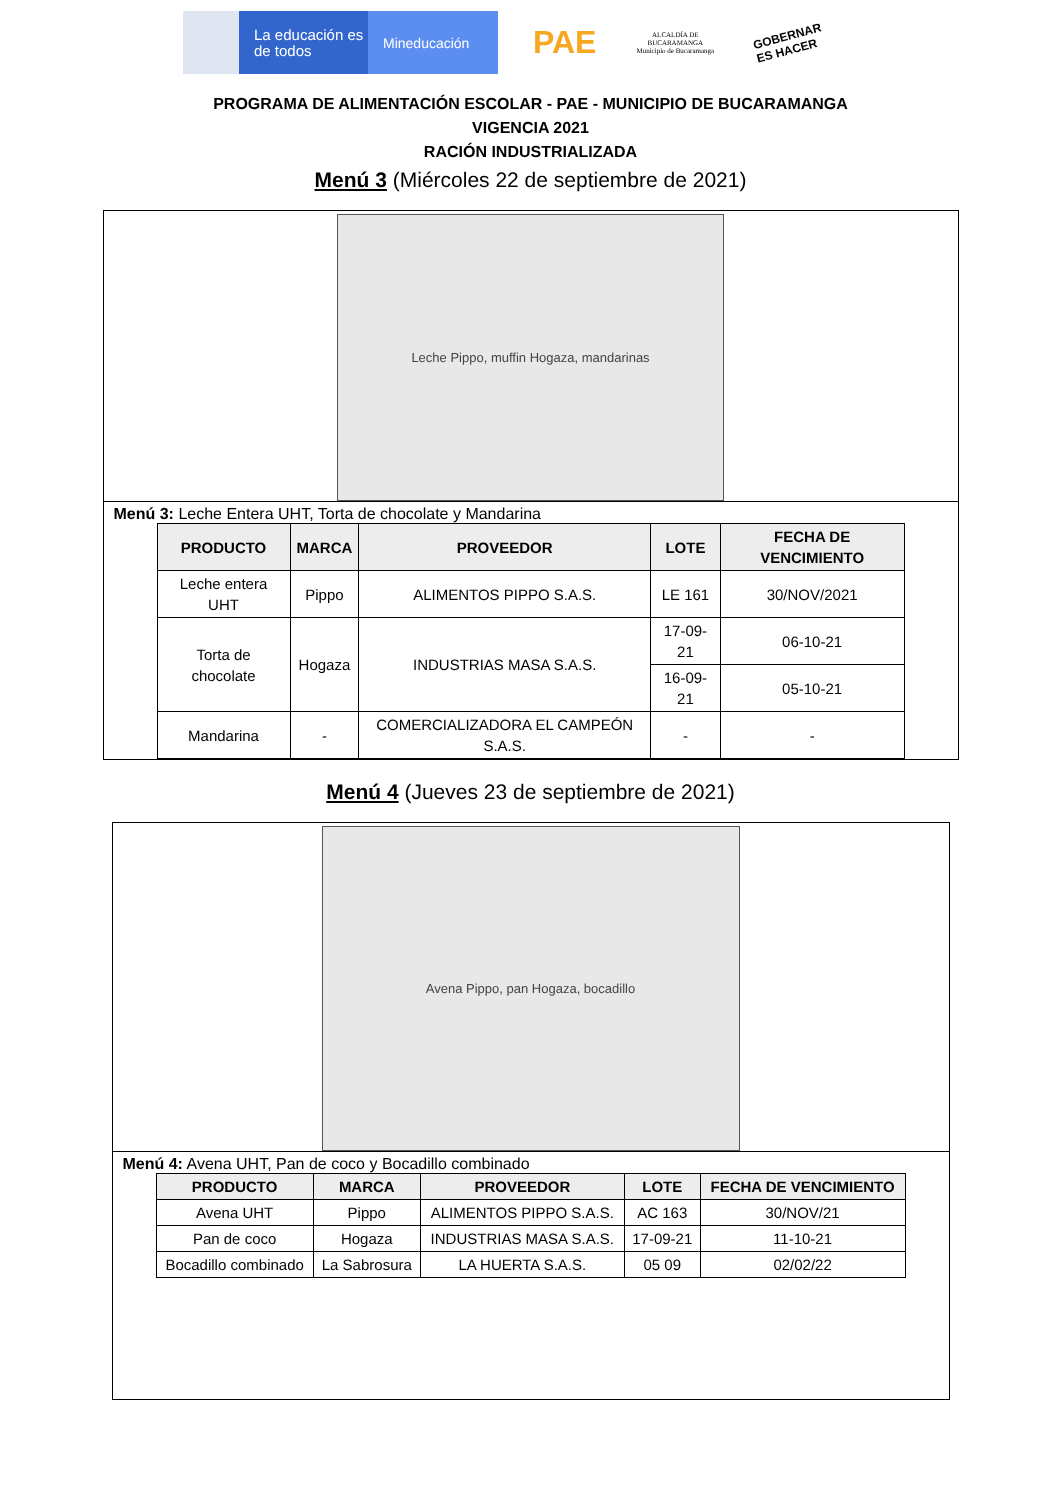La educación es de todos
Mineducación
PAE
ALCALDÍA DE
BUCARAMANGA
Municipio de Bucaramanga
GOBERNAR
ES HACER
PROGRAMA DE ALIMENTACIÓN ESCOLAR - PAE - MUNICIPIO DE BUCARAMANGA
VIGENCIA 2021
RACIÓN INDUSTRIALIZADA
Menú 3 (Miércoles 22 de septiembre de 2021)
Leche Pippo, muffin Hogaza, mandarinas
Menú 3: Leche Entera UHT, Torta de chocolate y Mandarina
| PRODUCTO | MARCA | PROVEEDOR | LOTE | FECHA DE VENCIMIENTO |
| --- | --- | --- | --- | --- |
| Leche entera UHT | Pippo | ALIMENTOS PIPPO S.A.S. | LE 161 | 30/NOV/2021 |
| Torta de chocolate | Hogaza | INDUSTRIAS MASA S.A.S. | 17-09-21 | 06-10-21 |
| | | | 16-09-21 | 05-10-21 |
| Mandarina | - | COMERCIALIZADORA EL CAMPEÓN S.A.S. | - | - |
Menú 4 (Jueves 23 de septiembre de 2021)
Avena Pippo, pan Hogaza, bocadillo
Menú 4: Avena UHT, Pan de coco y Bocadillo combinado
| PRODUCTO | MARCA | PROVEEDOR | LOTE | FECHA DE VENCIMIENTO |
| --- | --- | --- | --- | --- |
| Avena UHT | Pippo | ALIMENTOS PIPPO S.A.S. | AC 163 | 30/NOV/21 |
| Pan de coco | Hogaza | INDUSTRIAS MASA S.A.S. | 17-09-21 | 11-10-21 |
| Bocadillo combinado | La Sabrosura | LA HUERTA S.A.S. | 05 09 | 02/02/22 |